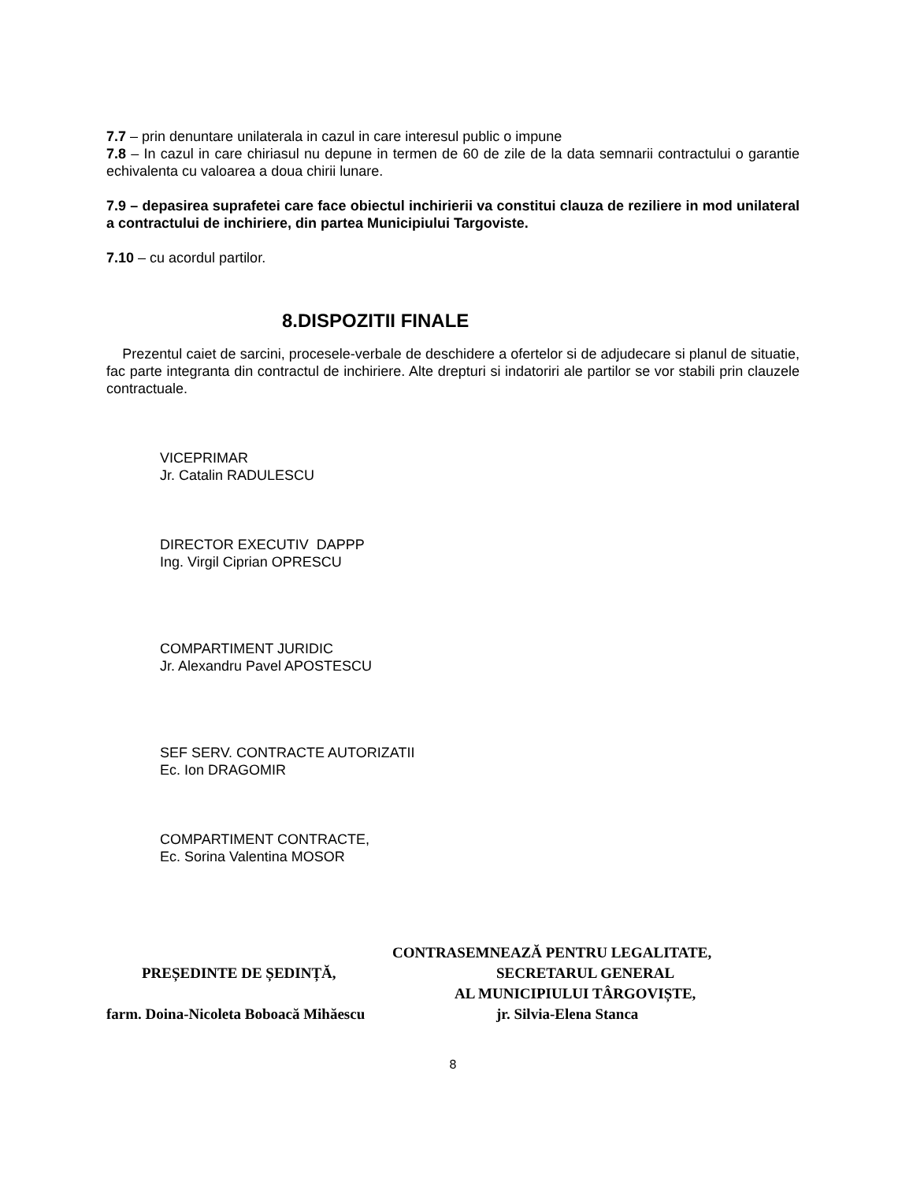7.7 – prin denuntare unilaterala in cazul in care interesul public o impune
7.8 – In cazul in care chiriasul nu depune in termen de 60 de zile de la data semnarii contractului o garantie echivalenta cu valoarea a doua chirii lunare.
7.9 – depasirea suprafetei care face obiectul inchirierii va constitui clauza de reziliere in mod unilateral a contractului de inchiriere, din partea Municipiului Targoviste.
7.10 – cu acordul partilor.
8.DISPOZITII FINALE
Prezentul caiet de sarcini, procesele-verbale de deschidere a ofertelor si de adjudecare si planul de situatie, fac parte integranta din contractul de inchiriere. Alte drepturi si indatoriri ale partilor se vor stabili prin clauzele contractuale.
VICEPRIMAR
Jr. Catalin RADULESCU
DIRECTOR EXECUTIV DAPPP
Ing. Virgil Ciprian OPRESCU
COMPARTIMENT JURIDIC
Jr. Alexandru Pavel APOSTESCU
SEF SERV. CONTRACTE AUTORIZATII
Ec. Ion DRAGOMIR
COMPARTIMENT CONTRACTE,
Ec. Sorina Valentina MOSOR
CONTRASEMNEAZĂ PENTRU LEGALITATE,
PREȘEDINTE DE ȘEDINȚĂ, SECRETARUL GENERAL
AL MUNICIPIULUI TÂRGOVIȘTE,
farm. Doina-Nicoleta Boboacă Mihăescu jr. Silvia-Elena Stanca
8